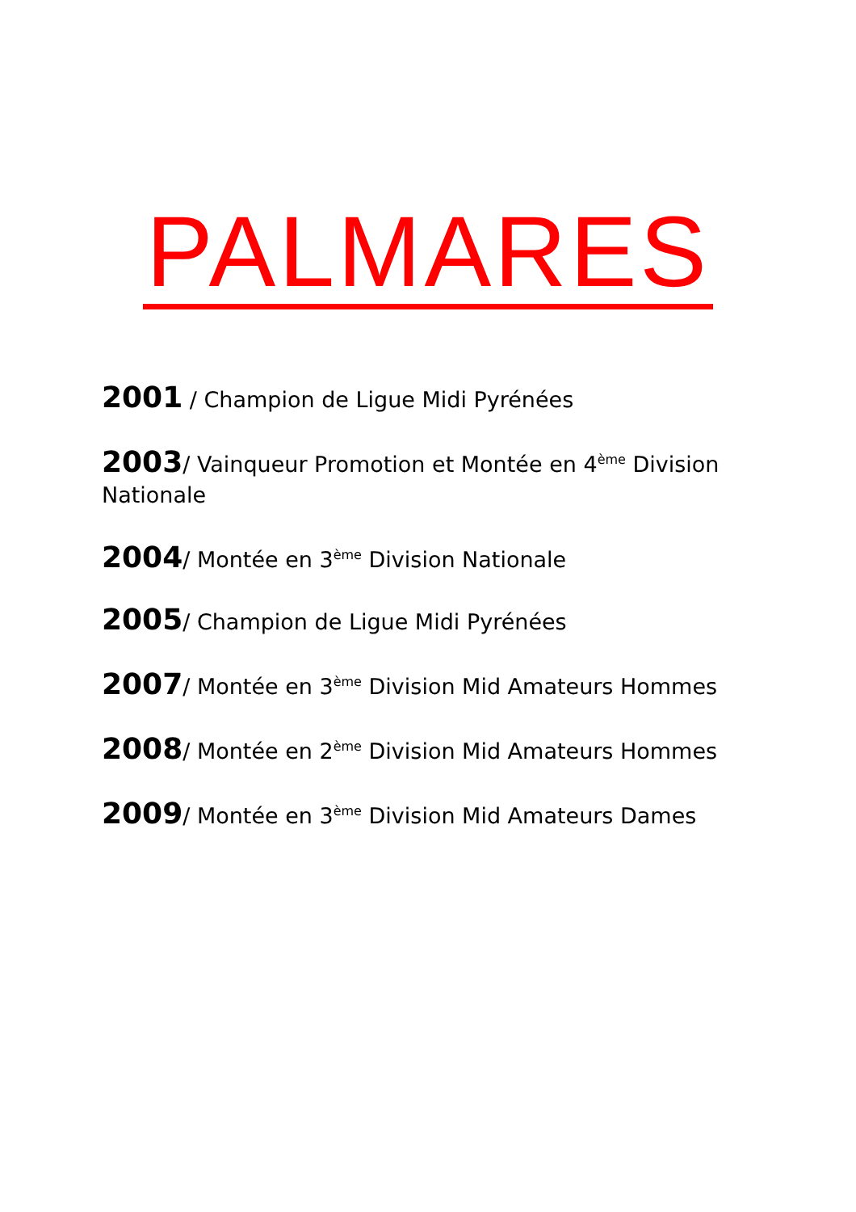PALMARES
2001 / Champion de Ligue Midi Pyrénées
2003/ Vainqueur Promotion et Montée en 4<sup>ème</sup> Division Nationale
2004/ Montée en 3<sup>ème</sup> Division Nationale
2005/ Champion de Ligue Midi Pyrénées
2007/ Montée en 3<sup>ème</sup> Division Mid Amateurs Hommes
2008/ Montée en 2<sup>ème</sup> Division Mid Amateurs Hommes
2009/ Montée en 3<sup>ème</sup> Division Mid Amateurs Dames